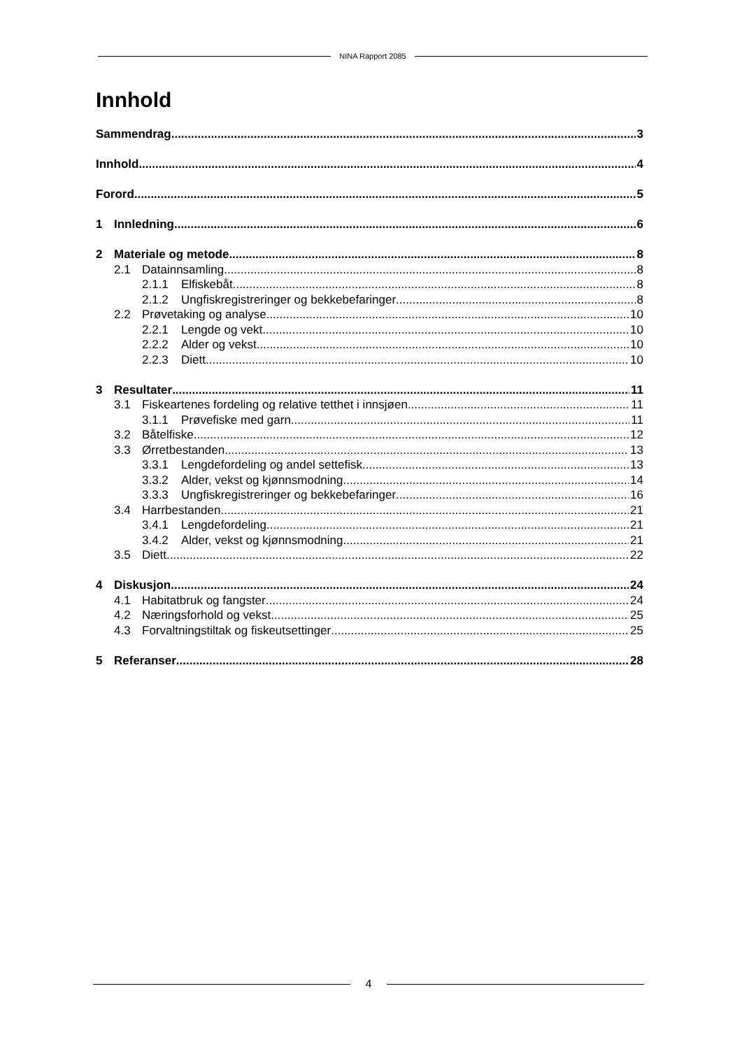NINA Rapport 2085
Innhold
Sammendrag 3
Innhold 4
Forord 5
1 Innledning 6
2 Materiale og metode 8
2.1 Datainnsamling 8
2.1.1 Elfiskebåt 8
2.1.2 Ungfiskregistreringer og bekkebefaringer 8
2.2 Prøvetaking og analyse 10
2.2.1 Lengde og vekt 10
2.2.2 Alder og vekst 10
2.2.3 Diett 10
3 Resultater 11
3.1 Fiskeartenes fordeling og relative tetthet i innsjøen 11
3.1.1 Prøvefiske med garn 11
3.2 Båtelfiske 12
3.3 Ørretbestanden 13
3.3.1 Lengdefordeling og andel settefisk 13
3.3.2 Alder, vekst og kjønnsmodning 14
3.3.3 Ungfiskregistreringer og bekkebefaringer 16
3.4 Harrbestanden 21
3.4.1 Lengdefordeling 21
3.4.2 Alder, vekst og kjønnsmodning 21
3.5 Diett 22
4 Diskusjon 24
4.1 Habitatbruk og fangster 24
4.2 Næringsforhold og vekst 25
4.3 Forvaltningstiltak og fiskeutsettinger 25
5 Referanser 28
4